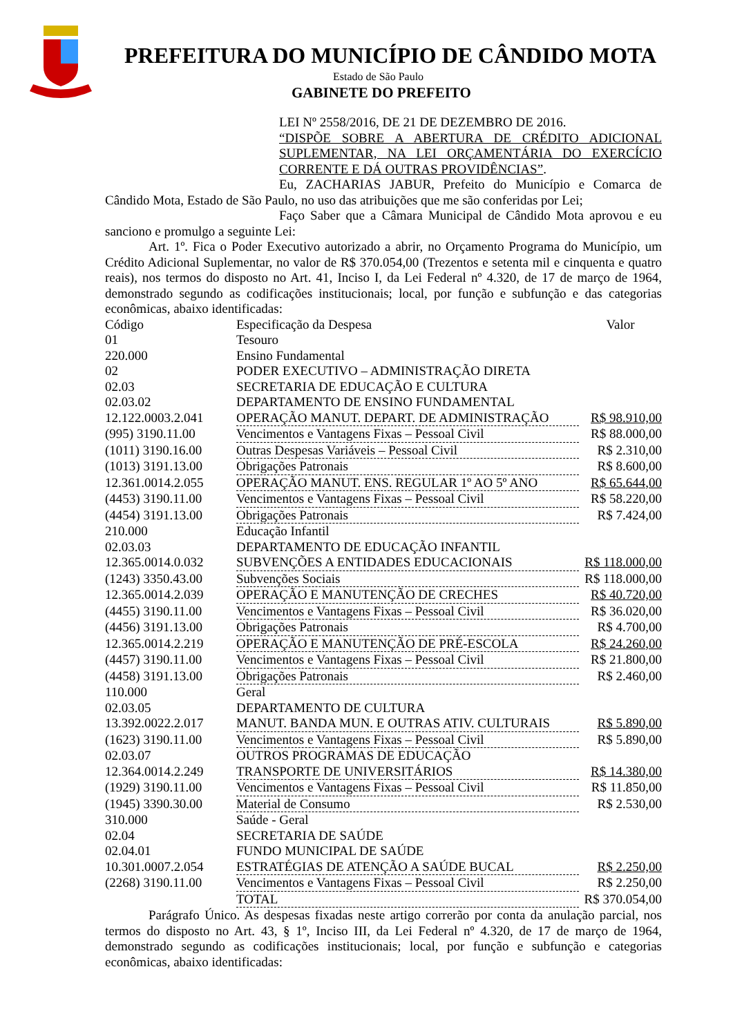PREFEITURA DO MUNICÍPIO DE CÂNDIDO MOTA
Estado de São Paulo
GABINETE DO PREFEITO
LEI Nº 2558/2016, DE 21 DE DEZEMBRO DE 2016.
“DISPÕE SOBRE A ABERTURA DE CRÉDITO ADICIONAL SUPLEMENTAR, NA LEI ORÇAMENTÁRIA DO EXERCÍCIO CORRENTE E DÁ OUTRAS PROVIDÊNCIAS”.
Eu, ZACHARIAS JABUR, Prefeito do Município e Comarca de Cândido Mota, Estado de São Paulo, no uso das atribuições que me são conferidas por Lei;
Faço Saber que a Câmara Municipal de Cândido Mota aprovou e eu sanciono e promulgo a seguinte Lei:
Art. 1º. Fica o Poder Executivo autorizado a abrir, no Orçamento Programa do Município, um Crédito Adicional Suplementar, no valor de R$ 370.054,00 (Trezentos e setenta mil e cinquenta e quatro reais), nos termos do disposto no Art. 41, Inciso I, da Lei Federal nº 4.320, de 17 de março de 1964, demonstrado segundo as codificações institucionais; local, por função e subfunção e das categorias econômicas, abaixo identificadas:
| Código | Especificação da Despesa | Valor |
| 01 | Tesouro | |
| 220.000 | Ensino Fundamental | |
| 02 | PODER EXECUTIVO – ADMINISTRAÇÃO DIRETA | |
| 02.03 | SECRETARIA DE EDUCAÇÃO E CULTURA | |
| 02.03.02 | DEPARTAMENTO DE ENSINO FUNDAMENTAL | |
| 12.122.0003.2.041 | OPERAÇÃO MANUT. DEPART. DE ADMINISTRAÇÃO | R$ 98.910,00 |
| (995) 3190.11.00 | Vencimentos e Vantagens Fixas – Pessoal Civil | R$ 88.000,00 |
| (1011) 3190.16.00 | Outras Despesas Variáveis – Pessoal Civil | R$ 2.310,00 |
| (1013) 3191.13.00 | Obrigações Patronais | R$ 8.600,00 |
| 12.361.0014.2.055 | OPERAÇÃO MANUT. ENS. REGULAR 1º AO 5º ANO | R$ 65.644,00 |
| (4453) 3190.11.00 | Vencimentos e Vantagens Fixas – Pessoal Civil | R$ 58.220,00 |
| (4454) 3191.13.00 | Obrigações Patronais | R$ 7.424,00 |
| 210.000 | Educação Infantil | |
| 02.03.03 | DEPARTAMENTO DE EDUCAÇÃO INFANTIL | |
| 12.365.0014.0.032 | SUBVENÇÕES A ENTIDADES EDUCACIONAIS | R$ 118.000,00 |
| (1243) 3350.43.00 | Subvenções Sociais | R$ 118.000,00 |
| 12.365.0014.2.039 | OPERAÇÃO E MANUTENÇÃO DE CRECHES | R$ 40.720,00 |
| (4455) 3190.11.00 | Vencimentos e Vantagens Fixas – Pessoal Civil | R$ 36.020,00 |
| (4456) 3191.13.00 | Obrigações Patronais | R$ 4.700,00 |
| 12.365.0014.2.219 | OPERAÇÃO E MANUTENÇÃO DE PRÉ-ESCOLA | R$ 24.260,00 |
| (4457) 3190.11.00 | Vencimentos e Vantagens Fixas – Pessoal Civil | R$ 21.800,00 |
| (4458) 3191.13.00 | Obrigações Patronais | R$ 2.460,00 |
| 110.000 | Geral | |
| 02.03.05 | DEPARTAMENTO DE CULTURA | |
| 13.392.0022.2.017 | MANUT. BANDA MUN. E OUTRAS ATIV. CULTURAIS | R$ 5.890,00 |
| (1623) 3190.11.00 | Vencimentos e Vantagens Fixas – Pessoal Civil | R$ 5.890,00 |
| 02.03.07 | OUTROS PROGRAMAS DE EDUCAÇÃO | |
| 12.364.0014.2.249 | TRANSPORTE DE UNIVERSITÁRIOS | R$ 14.380,00 |
| (1929) 3190.11.00 | Vencimentos e Vantagens Fixas – Pessoal Civil | R$ 11.850,00 |
| (1945) 3390.30.00 | Material de Consumo | R$ 2.530,00 |
| 310.000 | Saúde - Geral | |
| 02.04 | SECRETARIA DE SAÚDE | |
| 02.04.01 | FUNDO MUNICIPAL DE SAÚDE | |
| 10.301.0007.2.054 | ESTRATÉGIAS DE ATENÇÃO A SAÚDE BUCAL | R$ 2.250,00 |
| (2268) 3190.11.00 | Vencimentos e Vantagens Fixas – Pessoal Civil | R$ 2.250,00 |
| | TOTAL | R$ 370.054,00 |
Parágrafo Único. As despesas fixadas neste artigo correrão por conta da anulação parcial, nos termos do disposto no Art. 43, § 1º, Inciso III, da Lei Federal nº 4.320, de 17 de março de 1964, demonstrado segundo as codificações institucionais; local, por função e subfunção e categorias econômicas, abaixo identificadas: